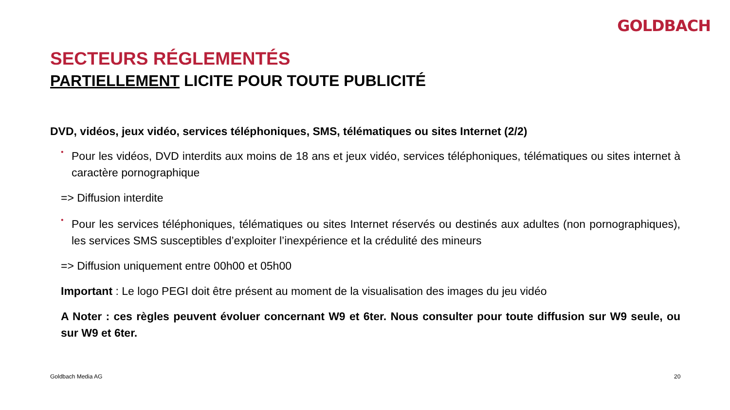GOLDBACH
SECTEURS RÉGLEMENTÉS
PARTIELLEMENT LICITE POUR TOUTE PUBLICITÉ
DVD, vidéos, jeux vidéo, services téléphoniques, SMS, télématiques ou sites Internet (2/2)
•
Pour les vidéos, DVD interdits aux moins de 18 ans et jeux vidéo, services téléphoniques, télématiques ou sites internet à caractère pornographique
=> Diffusion interdite
•
Pour les services téléphoniques, télématiques ou sites Internet réservés ou destinés aux adultes (non pornographiques), les services SMS susceptibles d’exploiter l’inexpérience et la crédulité des mineurs
=> Diffusion uniquement entre 00h00 et 05h00
Important : Le logo PEGI doit être présent au moment de la visualisation des images du jeu vidéo
A Noter : ces règles peuvent évoluer concernant W9 et 6ter. Nous consulter pour toute diffusion sur W9 seule, ou sur W9 et 6ter.
Goldbach Media AG 20